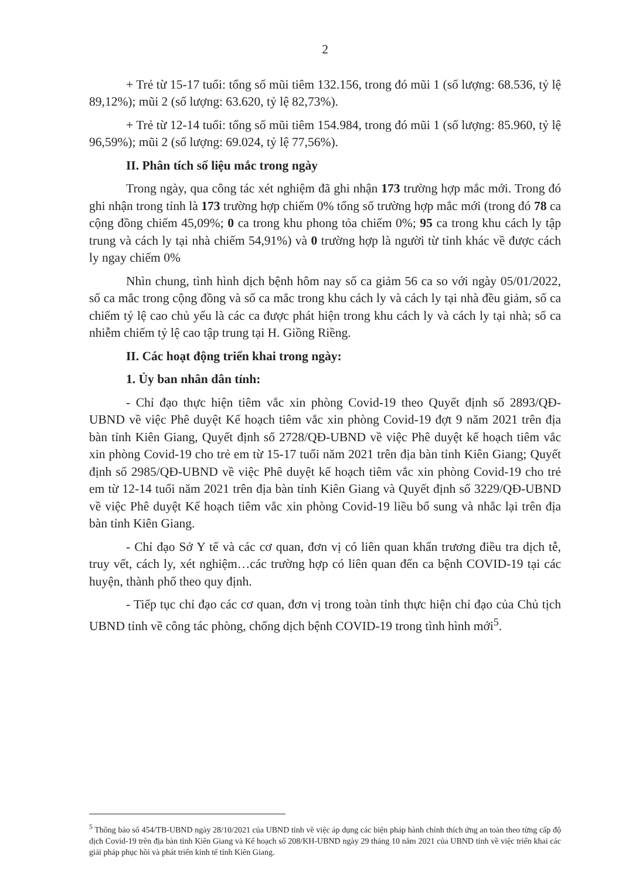2
+ Trẻ từ 15-17 tuổi: tổng số mũi tiêm 132.156, trong đó mũi 1 (số lượng: 68.536, tỷ lệ 89,12%); mũi 2 (số lượng: 63.620, tỷ lệ 82,73%).
+ Trẻ từ 12-14 tuổi: tổng số mũi tiêm 154.984, trong đó mũi 1 (số lượng: 85.960, tỷ lệ 96,59%); mũi 2 (số lượng: 69.024, tỷ lệ 77,56%).
II. Phân tích số liệu mắc trong ngày
Trong ngày, qua công tác xét nghiệm đã ghi nhận 173 trường hợp mắc mới. Trong đó ghi nhận trong tỉnh là 173 trường hợp chiếm 0% tổng số trường hợp mắc mới (trong đó 78 ca cộng đồng chiếm 45,09%; 0 ca trong khu phong tỏa chiếm 0%; 95 ca trong khu cách ly tập trung và cách ly tại nhà chiếm 54,91%) và 0 trường hợp là người từ tỉnh khác về được cách ly ngay chiếm 0%
Nhìn chung, tình hình dịch bệnh hôm nay số ca giảm 56 ca so với ngày 05/01/2022, số ca mắc trong cộng đồng và số ca mắc trong khu cách ly và cách ly tại nhà đều giảm, số ca chiếm tỷ lệ cao chủ yếu là các ca được phát hiện trong khu cách ly và cách ly tại nhà; số ca nhiễm chiếm tỷ lệ cao tập trung tại H. Giồng Riềng.
II. Các hoạt động triển khai trong ngày:
1. Ủy ban nhân dân tỉnh:
- Chỉ đạo thực hiện tiêm vắc xin phòng Covid-19 theo Quyết định số 2893/QĐ-UBND về việc Phê duyệt Kế hoạch tiêm vắc xin phòng Covid-19 đợt 9 năm 2021 trên địa bàn tỉnh Kiên Giang, Quyết định số 2728/QĐ-UBND về việc Phê duyệt kế hoạch tiêm vắc xin phòng Covid-19 cho trẻ em từ 15-17 tuổi năm 2021 trên địa bàn tỉnh Kiên Giang; Quyết định số 2985/QĐ-UBND về việc Phê duyệt kế hoạch tiêm vắc xin phòng Covid-19 cho trẻ em từ 12-14 tuổi năm 2021 trên địa bàn tỉnh Kiên Giang và Quyết định số 3229/QĐ-UBND về việc Phê duyệt Kế hoạch tiêm vắc xin phòng Covid-19 liều bổ sung và nhắc lại trên địa bàn tỉnh Kiên Giang.
- Chỉ đạo Sở Y tế và các cơ quan, đơn vị có liên quan khẩn trương điều tra dịch tễ, truy vết, cách ly, xét nghiệm…các trường hợp có liên quan đến ca bệnh COVID-19 tại các huyện, thành phố theo quy định.
- Tiếp tục chỉ đạo các cơ quan, đơn vị trong toàn tỉnh thực hiện chỉ đạo của Chủ tịch UBND tỉnh về công tác phòng, chống dịch bệnh COVID-19 trong tình hình mới<sup>5</sup>.
<sup>5</sup> Thông báo số 454/TB-UBND ngày 28/10/2021 của UBND tỉnh về việc áp dụng các biện pháp hành chính thích ứng an toàn theo từng cấp độ dịch Covid-19 trên địa bàn tỉnh Kiên Giang và Kế hoạch số 208/KH-UBND ngày 29 tháng 10 năm 2021 của UBND tỉnh về việc triển khai các giải pháp phục hồi và phát triển kinh tế tỉnh Kiên Giang.